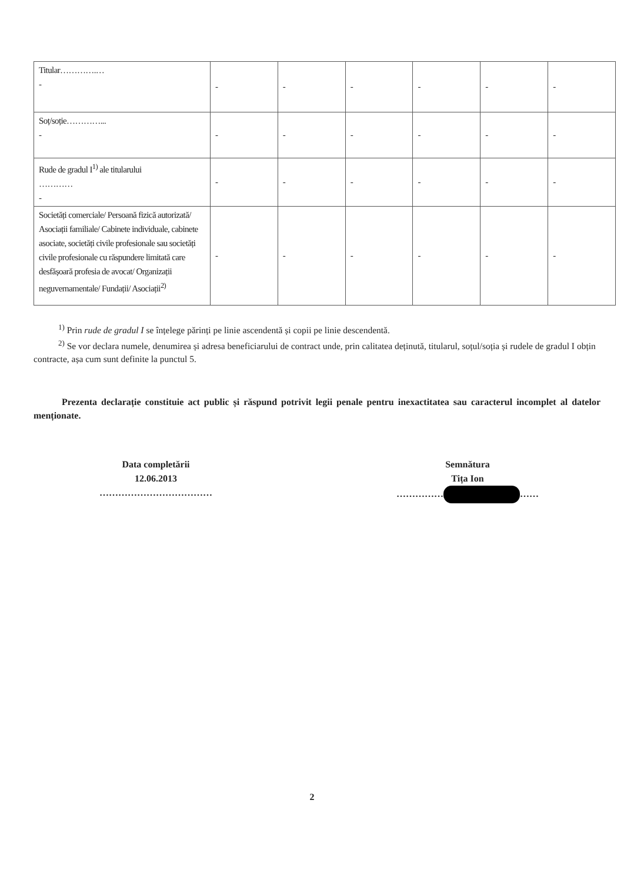| Titular………….… - | - | - | - | - | - | - |
| Soț/soție…………... - | - | - | - | - | - | - |
| Rude de gradul I<sup>1)</sup> ale titularului ………… - | - | - | - | - | - | - |
| Societăți comerciale/ Persoană fizică autorizată/ Asociații familiale/ Cabinete individuale, cabinete asociate, societăți civile profesionale sau societăți civile profesionale cu răspundere limitată care desfășoară profesia de avocat/ Organizații neguvernamentale/ Fundații/ Asociații<sup>2)</sup> | - | - | - | - | - | - |
<sup>1)</sup> Prin rude de gradul I se înțelege părinți pe linie ascendentă și copii pe linie descendentă.
<sup>2)</sup> Se vor declara numele, denumirea și adresa beneficiarului de contract unde, prin calitatea deținută, titularul, soțul/soția și rudele de gradul I obțin contracte, așa cum sunt definite la punctul 5.
Prezenta declarație constituie act public și răspund potrivit legii penale pentru inexactitatea sau caracterul incomplet al datelor menționate.
Data completării
12.06.2013
………………………………
Semnătura
Tița Ion
…………… ……
2